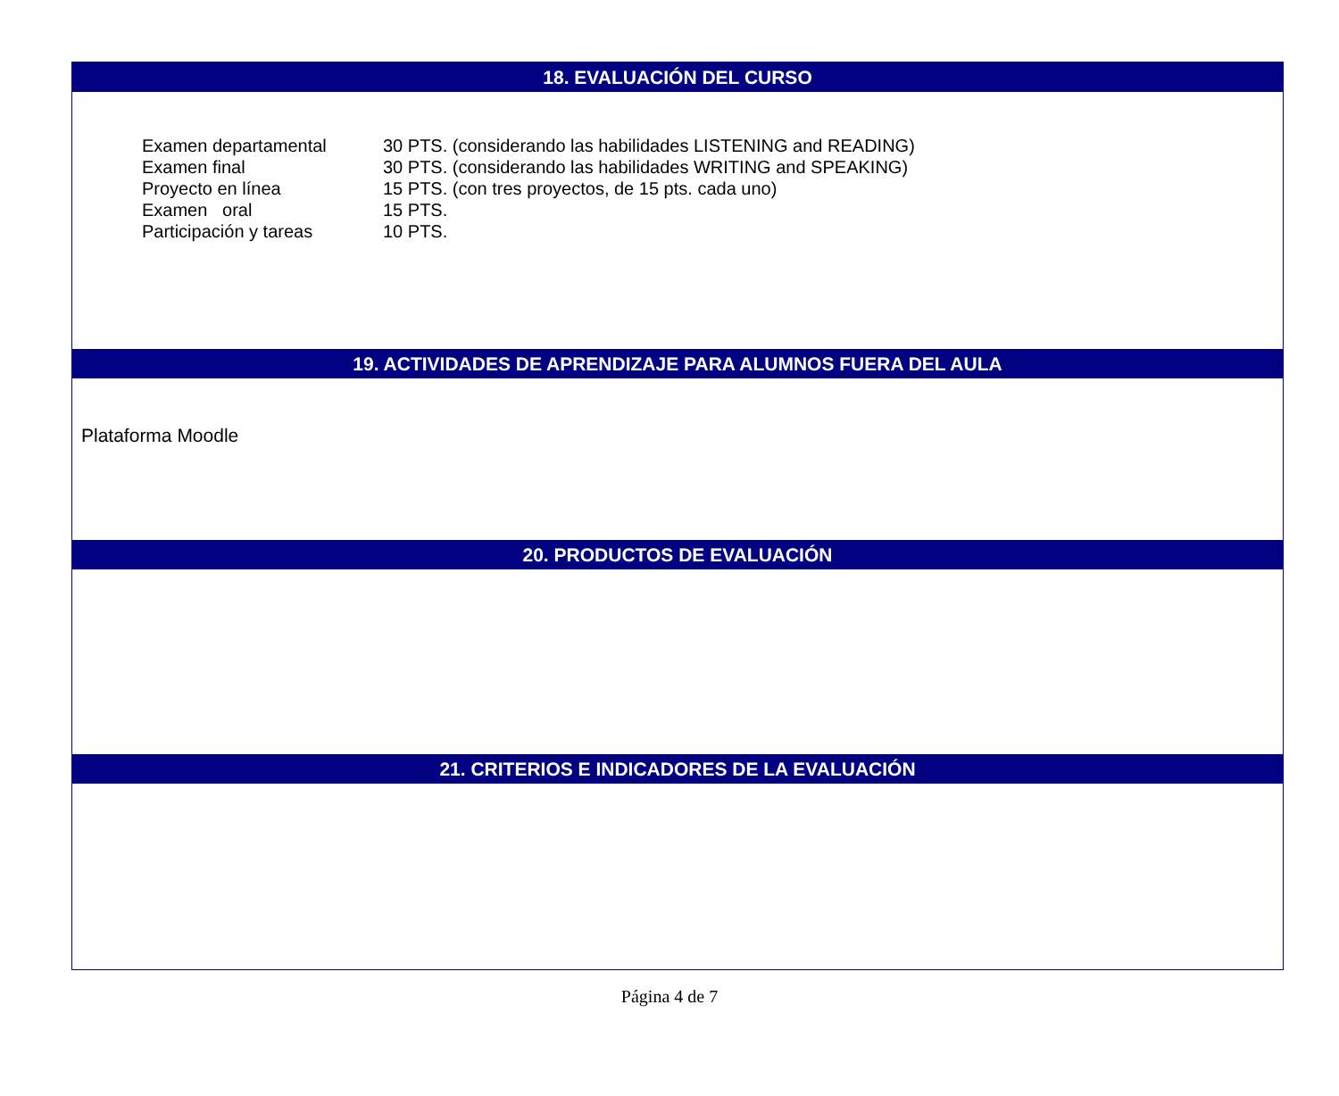18. EVALUACIÓN DEL CURSO
| Examen departamental | 30 PTS. (considerando las habilidades LISTENING and READING) |
| Examen final | 30 PTS. (considerando las habilidades WRITING and SPEAKING) |
| Proyecto en línea | 15 PTS. (con tres proyectos, de 15 pts. cada uno) |
| Examen oral | 15 PTS. |
| Participación y tareas | 10 PTS. |
19. ACTIVIDADES DE APRENDIZAJE PARA ALUMNOS FUERA DEL AULA
Plataforma Moodle
20. PRODUCTOS DE EVALUACIÓN
21. CRITERIOS E INDICADORES DE LA EVALUACIÓN
Página 4 de 7